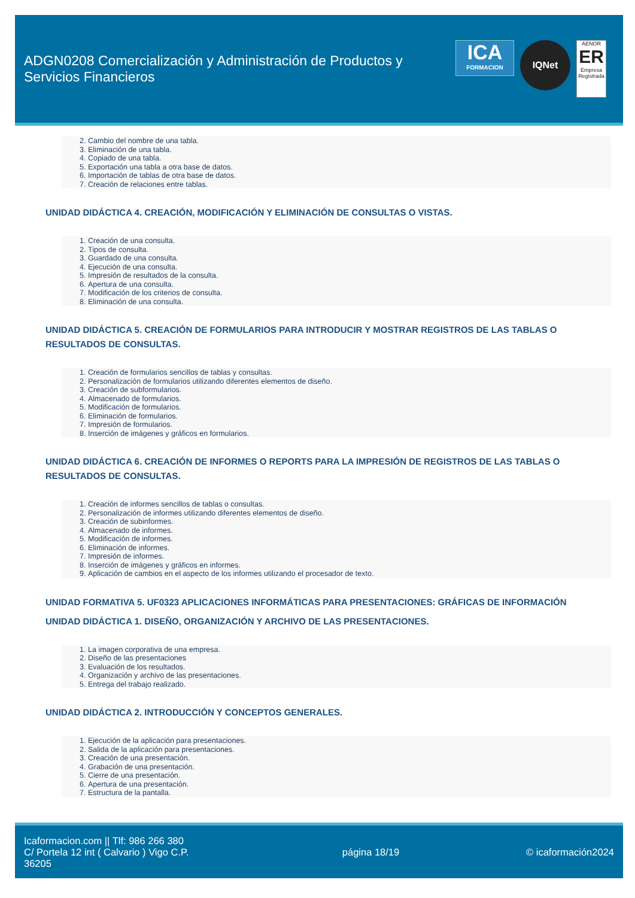ADGN0208 Comercialización y Administración de Productos y Servicios Financieros
ICA
FORMACION
IQNet
AENOR
ER
Empresa Registrada
2. Cambio del nombre de una tabla.
3. Eliminación de una tabla.
4. Copiado de una tabla.
5. Exportación una tabla a otra base de datos.
6. Importación de tablas de otra base de datos.
7. Creación de relaciones entre tablas.
UNIDAD DIDÁCTICA 4. CREACIÓN, MODIFICACIÓN Y ELIMINACIÓN DE CONSULTAS O VISTAS.
1. Creación de una consulta.
2. Tipos de consulta.
3. Guardado de una consulta.
4. Ejecución de una consulta.
5. Impresión de resultados de la consulta.
6. Apertura de una consulta.
7. Modificación de los criterios de consulta.
8. Eliminación de una consulta.
UNIDAD DIDÁCTICA 5. CREACIÓN DE FORMULARIOS PARA INTRODUCIR Y MOSTRAR REGISTROS DE LAS TABLAS O RESULTADOS DE CONSULTAS.
1. Creación de formularios sencillos de tablas y consultas.
2. Personalización de formularios utilizando diferentes elementos de diseño.
3. Creación de subformularios.
4. Almacenado de formularios.
5. Modificación de formularios.
6. Eliminación de formularios.
7. Impresión de formularios.
8. Inserción de imágenes y gráficos en formularios.
UNIDAD DIDÁCTICA 6. CREACIÓN DE INFORMES O REPORTS PARA LA IMPRESIÓN DE REGISTROS DE LAS TABLAS O RESULTADOS DE CONSULTAS.
1. Creación de informes sencillos de tablas o consultas.
2. Personalización de informes utilizando diferentes elementos de diseño.
3. Creación de subinformes.
4. Almacenado de informes.
5. Modificación de informes.
6. Eliminación de informes.
7. Impresión de informes.
8. Inserción de imágenes y gráficos en informes.
9. Aplicación de cambios en el aspecto de los informes utilizando el procesador de texto.
UNIDAD FORMATIVA 5. UF0323 APLICACIONES INFORMÁTICAS PARA PRESENTACIONES: GRÁFICAS DE INFORMACIÓN
UNIDAD DIDÁCTICA 1. DISEÑO, ORGANIZACIÓN Y ARCHIVO DE LAS PRESENTACIONES.
1. La imagen corporativa de una empresa.
2. Diseño de las presentaciones
3. Evaluación de los resultados.
4. Organización y archivo de las presentaciones.
5. Entrega del trabajo realizado.
UNIDAD DIDÁCTICA 2. INTRODUCCIÓN Y CONCEPTOS GENERALES.
1. Ejecución de la aplicación para presentaciones.
2. Salida de la aplicación para presentaciones.
3. Creación de una presentación.
4. Grabación de una presentación.
5. Cierre de una presentación.
6. Apertura de una presentación.
7. Estructura de la pantalla.
Icaformacion.com || Tlf: 986 266 380
C/ Portela 12 int ( Calvario ) Vigo C.P. 36205
página 18/19 © icaformación2024